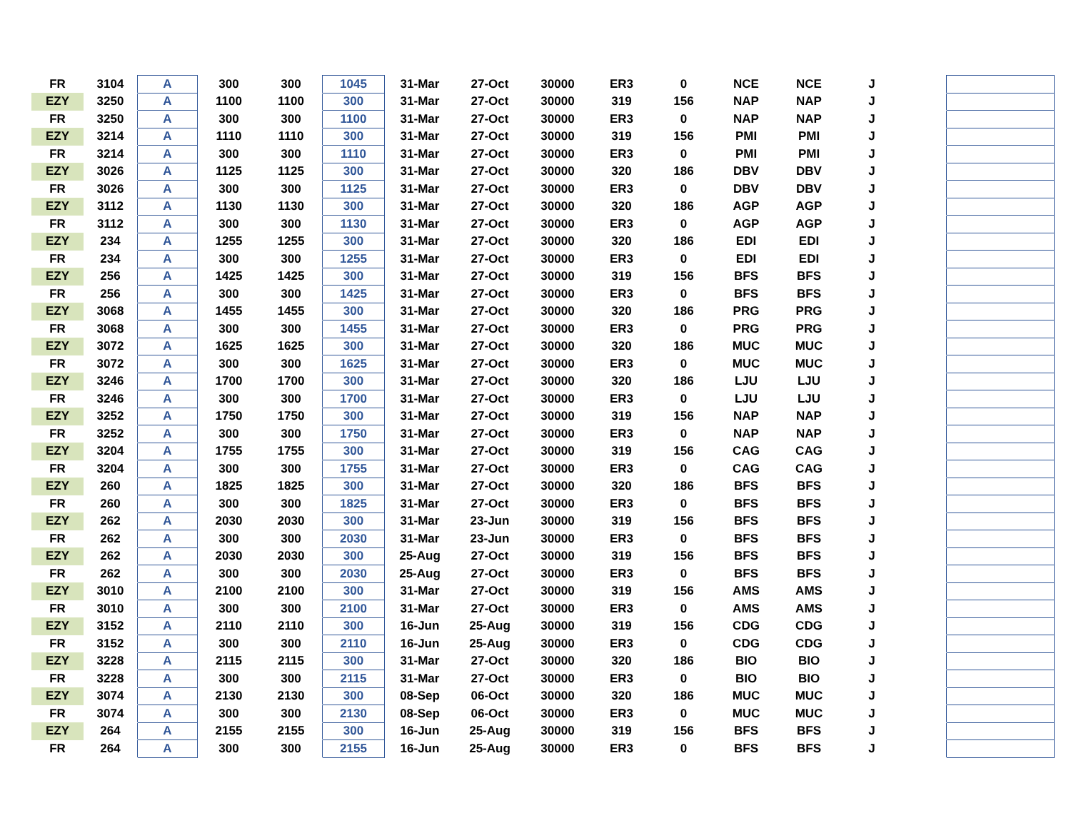| FR | 3104 | A | 300 | 300 | 1045 | 31-Mar | 27-Oct | 30000 | ER3 | 0 | NCE | NCE | J | | |
| EZY | 3250 | A | 1100 | 1100 | 300 | 31-Mar | 27-Oct | 30000 | 319 | 156 | NAP | NAP | J | | |
| FR | 3250 | A | 300 | 300 | 1100 | 31-Mar | 27-Oct | 30000 | ER3 | 0 | NAP | NAP | J | | |
| EZY | 3214 | A | 1110 | 1110 | 300 | 31-Mar | 27-Oct | 30000 | 319 | 156 | PMI | PMI | J | | |
| FR | 3214 | A | 300 | 300 | 1110 | 31-Mar | 27-Oct | 30000 | ER3 | 0 | PMI | PMI | J | | |
| EZY | 3026 | A | 1125 | 1125 | 300 | 31-Mar | 27-Oct | 30000 | 320 | 186 | DBV | DBV | J | | |
| FR | 3026 | A | 300 | 300 | 1125 | 31-Mar | 27-Oct | 30000 | ER3 | 0 | DBV | DBV | J | | |
| EZY | 3112 | A | 1130 | 1130 | 300 | 31-Mar | 27-Oct | 30000 | 320 | 186 | AGP | AGP | J | | |
| FR | 3112 | A | 300 | 300 | 1130 | 31-Mar | 27-Oct | 30000 | ER3 | 0 | AGP | AGP | J | | |
| EZY | 234 | A | 1255 | 1255 | 300 | 31-Mar | 27-Oct | 30000 | 320 | 186 | EDI | EDI | J | | |
| FR | 234 | A | 300 | 300 | 1255 | 31-Mar | 27-Oct | 30000 | ER3 | 0 | EDI | EDI | J | | |
| EZY | 256 | A | 1425 | 1425 | 300 | 31-Mar | 27-Oct | 30000 | 319 | 156 | BFS | BFS | J | | |
| FR | 256 | A | 300 | 300 | 1425 | 31-Mar | 27-Oct | 30000 | ER3 | 0 | BFS | BFS | J | | |
| EZY | 3068 | A | 1455 | 1455 | 300 | 31-Mar | 27-Oct | 30000 | 320 | 186 | PRG | PRG | J | | |
| FR | 3068 | A | 300 | 300 | 1455 | 31-Mar | 27-Oct | 30000 | ER3 | 0 | PRG | PRG | J | | |
| EZY | 3072 | A | 1625 | 1625 | 300 | 31-Mar | 27-Oct | 30000 | 320 | 186 | MUC | MUC | J | | |
| FR | 3072 | A | 300 | 300 | 1625 | 31-Mar | 27-Oct | 30000 | ER3 | 0 | MUC | MUC | J | | |
| EZY | 3246 | A | 1700 | 1700 | 300 | 31-Mar | 27-Oct | 30000 | 320 | 186 | LJU | LJU | J | | |
| FR | 3246 | A | 300 | 300 | 1700 | 31-Mar | 27-Oct | 30000 | ER3 | 0 | LJU | LJU | J | | |
| EZY | 3252 | A | 1750 | 1750 | 300 | 31-Mar | 27-Oct | 30000 | 319 | 156 | NAP | NAP | J | | |
| FR | 3252 | A | 300 | 300 | 1750 | 31-Mar | 27-Oct | 30000 | ER3 | 0 | NAP | NAP | J | | |
| EZY | 3204 | A | 1755 | 1755 | 300 | 31-Mar | 27-Oct | 30000 | 319 | 156 | CAG | CAG | J | | |
| FR | 3204 | A | 300 | 300 | 1755 | 31-Mar | 27-Oct | 30000 | ER3 | 0 | CAG | CAG | J | | |
| EZY | 260 | A | 1825 | 1825 | 300 | 31-Mar | 27-Oct | 30000 | 320 | 186 | BFS | BFS | J | | |
| FR | 260 | A | 300 | 300 | 1825 | 31-Mar | 27-Oct | 30000 | ER3 | 0 | BFS | BFS | J | | |
| EZY | 262 | A | 2030 | 2030 | 300 | 31-Mar | 23-Jun | 30000 | 319 | 156 | BFS | BFS | J | | |
| FR | 262 | A | 300 | 300 | 2030 | 31-Mar | 23-Jun | 30000 | ER3 | 0 | BFS | BFS | J | | |
| EZY | 262 | A | 2030 | 2030 | 300 | 25-Aug | 27-Oct | 30000 | 319 | 156 | BFS | BFS | J | | |
| FR | 262 | A | 300 | 300 | 2030 | 25-Aug | 27-Oct | 30000 | ER3 | 0 | BFS | BFS | J | | |
| EZY | 3010 | A | 2100 | 2100 | 300 | 31-Mar | 27-Oct | 30000 | 319 | 156 | AMS | AMS | J | | |
| FR | 3010 | A | 300 | 300 | 2100 | 31-Mar | 27-Oct | 30000 | ER3 | 0 | AMS | AMS | J | | |
| EZY | 3152 | A | 2110 | 2110 | 300 | 16-Jun | 25-Aug | 30000 | 319 | 156 | CDG | CDG | J | | |
| FR | 3152 | A | 300 | 300 | 2110 | 16-Jun | 25-Aug | 30000 | ER3 | 0 | CDG | CDG | J | | |
| EZY | 3228 | A | 2115 | 2115 | 300 | 31-Mar | 27-Oct | 30000 | 320 | 186 | BIO | BIO | J | | |
| FR | 3228 | A | 300 | 300 | 2115 | 31-Mar | 27-Oct | 30000 | ER3 | 0 | BIO | BIO | J | | |
| EZY | 3074 | A | 2130 | 2130 | 300 | 08-Sep | 06-Oct | 30000 | 320 | 186 | MUC | MUC | J | | |
| FR | 3074 | A | 300 | 300 | 2130 | 08-Sep | 06-Oct | 30000 | ER3 | 0 | MUC | MUC | J | | |
| EZY | 264 | A | 2155 | 2155 | 300 | 16-Jun | 25-Aug | 30000 | 319 | 156 | BFS | BFS | J | | |
| FR | 264 | A | 300 | 300 | 2155 | 16-Jun | 25-Aug | 30000 | ER3 | 0 | BFS | BFS | J | | |